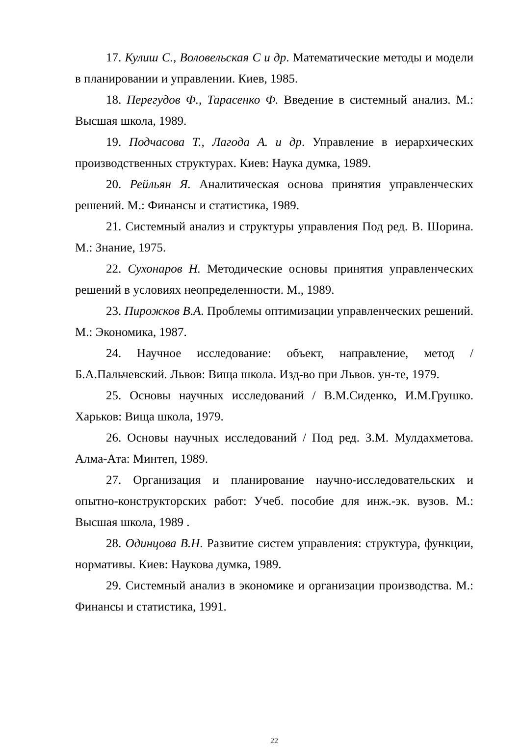17. Кулиш С., Воловельская С и др. Математические методы и модели в планировании и управлении. Киев, 1985.
18. Перегудов Ф., Тарасенко Ф. Введение в системный анализ. М.: Высшая школа, 1989.
19. Подчасова Т., Лагода А. и др. Управление в иерархических производственных структурах. Киев: Наука думка, 1989.
20. Рейльян Я. Аналитическая основа принятия управленческих решений. М.: Финансы и статистика, 1989.
21. Системный анализ и структуры управления Под ред. В. Шорина. М.: Знание, 1975.
22. Сухонаров Н. Методические основы принятия управленческих решений в условиях неопределенности. М., 1989.
23. Пирожков В.А. Проблемы оптимизации управленческих решений. М.: Экономика, 1987.
24. Научное исследование: объект, направление, метод / Б.А.Пальчевский. Львов: Вища школа. Изд-во при Львов. ун-те, 1979.
25. Основы научных исследований / В.М.Сиденко, И.М.Грушко. Харьков: Вища школа, 1979.
26. Основы научных исследований / Под ред. З.М. Мулдахметова. Алма-Ата: Минтеп, 1989.
27. Организация и планирование научно-исследовательских и опытно-конструкторских работ: Учеб. пособие для инж.-эк. вузов. М.: Высшая школа, 1989 .
28. Одинцова В.Н. Развитие систем управления: структура, функции, нормативы. Киев: Наукова думка, 1989.
29. Системный анализ в экономике и организации производства. М.: Финансы и статистика, 1991.
22